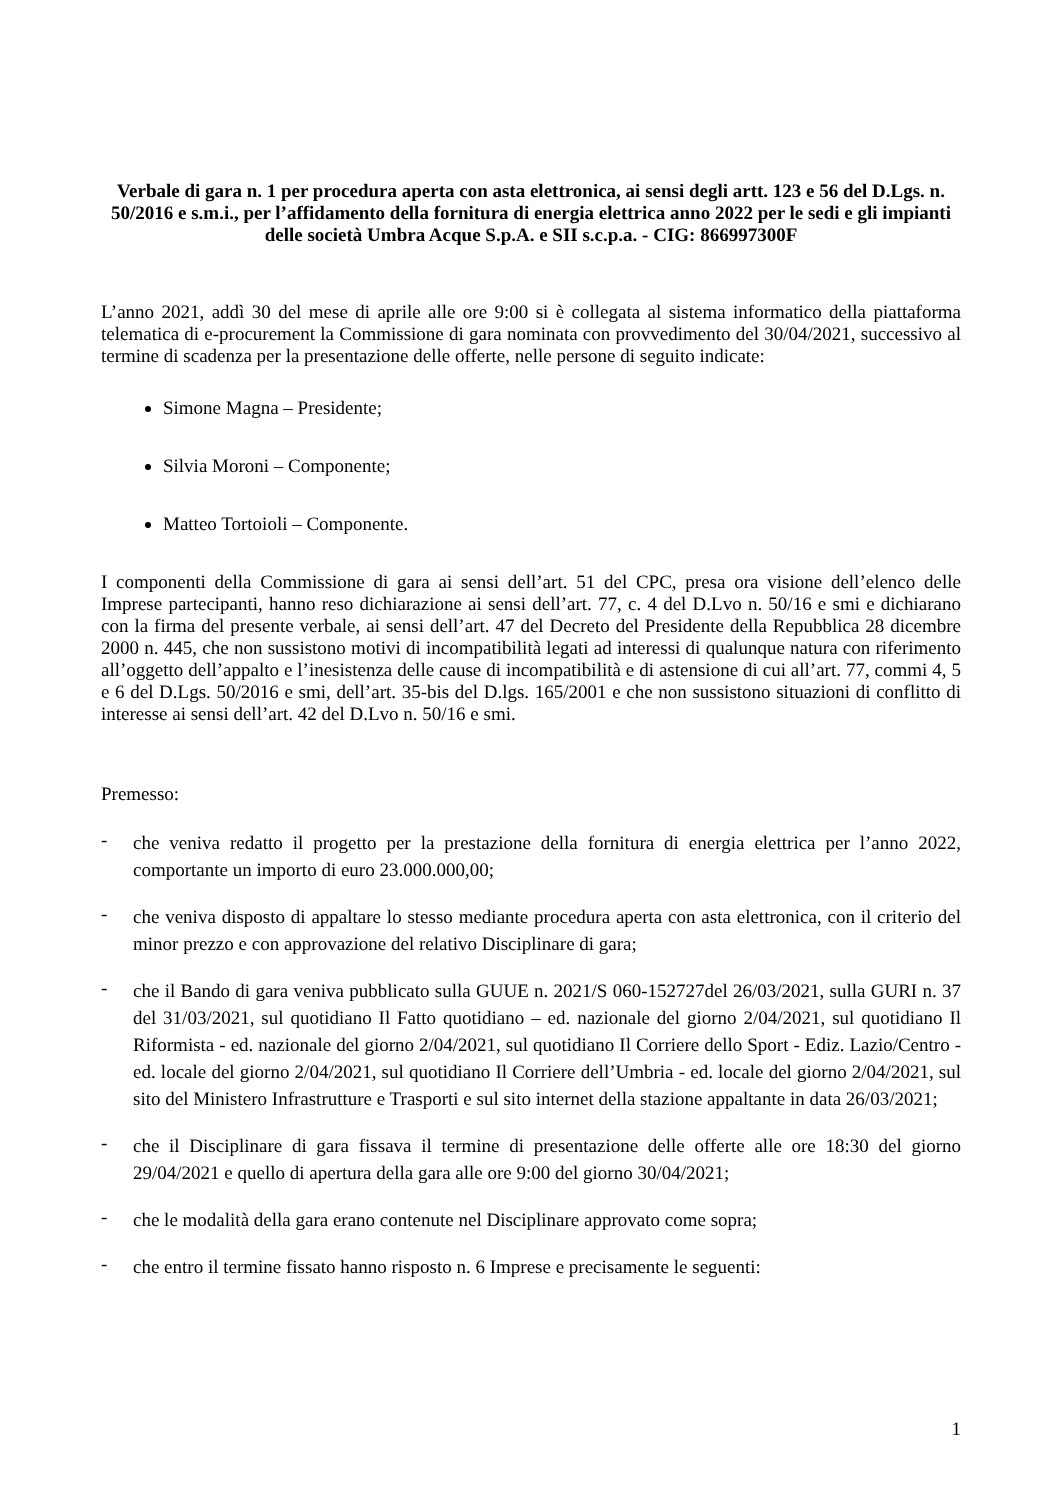Verbale di gara n. 1 per procedura aperta con asta elettronica, ai sensi degli artt. 123 e 56 del D.Lgs. n. 50/2016 e s.m.i., per l’affidamento della fornitura di energia elettrica anno 2022 per le sedi e gli impianti delle società Umbra Acque S.p.A. e SII s.c.p.a. - CIG: 866997300F
L’anno 2021, addì 30 del mese di aprile alle ore 9:00 si è collegata al sistema informatico della piattaforma telematica di e-procurement la Commissione di gara nominata con provvedimento del 30/04/2021, successivo al termine di scadenza per la presentazione delle offerte, nelle persone di seguito indicate:
Simone Magna – Presidente;
Silvia Moroni – Componente;
Matteo Tortoioli – Componente.
I componenti della Commissione di gara ai sensi dell’art. 51 del CPC, presa ora visione dell’elenco delle Imprese partecipanti, hanno reso dichiarazione ai sensi dell’art. 77, c. 4 del D.Lvo n. 50/16 e smi e dichiarano con la firma del presente verbale, ai sensi dell’art. 47 del Decreto del Presidente della Repubblica 28 dicembre 2000 n. 445, che non sussistono motivi di incompatibilità legati ad interessi di qualunque natura con riferimento all’oggetto dell’appalto e l’inesistenza delle cause di incompatibilità e di astensione di cui all’art. 77, commi 4, 5 e 6 del D.Lgs. 50/2016 e smi, dell’art. 35-bis del D.lgs. 165/2001 e che non sussistono situazioni di conflitto di interesse ai sensi dell’art. 42 del D.Lvo n. 50/16 e smi.
Premesso:
-
che veniva redatto il progetto per la prestazione della fornitura di energia elettrica per l’anno 2022, comportante un importo di euro 23.000.000,00;
-
che veniva disposto di appaltare lo stesso mediante procedura aperta con asta elettronica, con il criterio del minor prezzo e con approvazione del relativo Disciplinare di gara;
-
che il Bando di gara veniva pubblicato sulla GUUE n. 2021/S 060-152727del 26/03/2021, sulla GURI n. 37 del 31/03/2021, sul quotidiano Il Fatto quotidiano – ed. nazionale del giorno 2/04/2021, sul quotidiano Il Riformista - ed. nazionale del giorno 2/04/2021, sul quotidiano Il Corriere dello Sport - Ediz. Lazio/Centro - ed. locale del giorno 2/04/2021, sul quotidiano Il Corriere dell’Umbria - ed. locale del giorno 2/04/2021, sul sito del Ministero Infrastrutture e Trasporti e sul sito internet della stazione appaltante in data 26/03/2021;
-
che il Disciplinare di gara fissava il termine di presentazione delle offerte alle ore 18:30 del giorno 29/04/2021 e quello di apertura della gara alle ore 9:00 del giorno 30/04/2021;
-
che le modalità della gara erano contenute nel Disciplinare approvato come sopra;
-
che entro il termine fissato hanno risposto n. 6 Imprese e precisamente le seguenti:
1